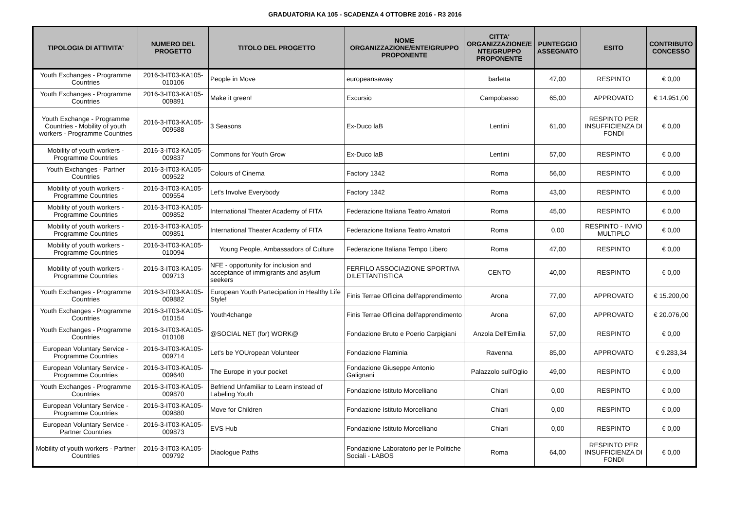GRADUATORIA KA 105 - SCADENZA 4 OTTOBRE 2016 - R3 2016
| TIPOLOGIA DI ATTIVITA' | NUMERO DEL PROGETTO | TITOLO DEL PROGETTO | NOME ORGANIZZAZIONE/ENTE/GRUPPO PROPONENTE | CITTA' ORGANIZZAZIONE/E NTE/GRUPPO PROPONENTE | PUNTEGGIO ASSEGNATO | ESITO | CONTRIBUTO CONCESSO |
| --- | --- | --- | --- | --- | --- | --- | --- |
| Youth Exchanges - Programme Countries | 2016-3-IT03-KA105-010106 | People in Move | europeansaway | barletta | 47,00 | RESPINTO | € 0,00 |
| Youth Exchanges - Programme Countries | 2016-3-IT03-KA105-009891 | Make it green! | Excursio | Campobasso | 65,00 | APPROVATO | € 14.951,00 |
| Youth Exchange - Programme Countries - Mobility of youth workers - Programme Countries | 2016-3-IT03-KA105-009588 | 3 Seasons | Ex-Duco laB | Lentini | 61,00 | RESPINTO PER INSUFFICIENZA DI FONDI | € 0,00 |
| Mobility of youth workers - Programme Countries | 2016-3-IT03-KA105-009837 | Commons for Youth Grow | Ex-Duco laB | Lentini | 57,00 | RESPINTO | € 0,00 |
| Youth Exchanges - Partner Countries | 2016-3-IT03-KA105-009522 | Colours of Cinema | Factory 1342 | Roma | 56,00 | RESPINTO | € 0,00 |
| Mobility of youth workers - Programme Countries | 2016-3-IT03-KA105-009554 | Let's Involve Everybody | Factory 1342 | Roma | 43,00 | RESPINTO | € 0,00 |
| Mobility of youth workers - Programme Countries | 2016-3-IT03-KA105-009852 | International Theater Academy of FITA | Federazione Italiana Teatro Amatori | Roma | 45,00 | RESPINTO | € 0,00 |
| Mobility of youth workers - Programme Countries | 2016-3-IT03-KA105-009851 | International Theater Academy of FITA | Federazione Italiana Teatro Amatori | Roma | 0,00 | RESPINTO - INVIO MULTIPLO | € 0,00 |
| Mobility of youth workers - Programme Countries | 2016-3-IT03-KA105-010094 | Young People, Ambassadors of Culture | Federazione Italiana Tempo Libero | Roma | 47,00 | RESPINTO | € 0,00 |
| Mobility of youth workers - Programme Countries | 2016-3-IT03-KA105-009713 | NFE - opportunity for inclusion and acceptance of immigrants and asylum seekers | FERFILO ASSOCIAZIONE SPORTIVA DILETTANTISTICA | CENTO | 40,00 | RESPINTO | € 0,00 |
| Youth Exchanges - Programme Countries | 2016-3-IT03-KA105-009882 | European Youth Partecipation in Healthy Life Style! | Finis Terrae Officina dell'apprendimento | Arona | 77,00 | APPROVATO | € 15.200,00 |
| Youth Exchanges - Programme Countries | 2016-3-IT03-KA105-010154 | Youth4change | Finis Terrae Officina dell'apprendimento | Arona | 67,00 | APPROVATO | € 20.076,00 |
| Youth Exchanges - Programme Countries | 2016-3-IT03-KA105-010108 | @SOCIAL NET (for) WORK@ | Fondazione Bruto e Poerio Carpigiani | Anzola Dell'Emilia | 57,00 | RESPINTO | € 0,00 |
| European Voluntary Service - Programme Countries | 2016-3-IT03-KA105-009714 | Let's be YOUropean Volunteer | Fondazione Flaminia | Ravenna | 85,00 | APPROVATO | € 9.283,34 |
| European Voluntary Service - Programme Countries | 2016-3-IT03-KA105-009640 | The Europe in your pocket | Fondazione Giuseppe Antonio Galignani | Palazzolo sull'Oglio | 49,00 | RESPINTO | € 0,00 |
| Youth Exchanges - Programme Countries | 2016-3-IT03-KA105-009870 | Befriend Unfamiliar to Learn instead of Labeling Youth | Fondazione Istituto Morcelliano | Chiari | 0,00 | RESPINTO | € 0,00 |
| European Voluntary Service - Programme Countries | 2016-3-IT03-KA105-009880 | Move for Children | Fondazione Istituto Morcelliano | Chiari | 0,00 | RESPINTO | € 0,00 |
| European Voluntary Service - Partner Countries | 2016-3-IT03-KA105-009873 | EVS Hub | Fondazione Istituto Morcelliano | Chiari | 0,00 | RESPINTO | € 0,00 |
| Mobility of youth workers - Partner Countries | 2016-3-IT03-KA105-009792 | Diaologue Paths | Fondazione Laboratorio per le Politiche Sociali - LABOS | Roma | 64,00 | RESPINTO PER INSUFFICIENZA DI FONDI | € 0,00 |